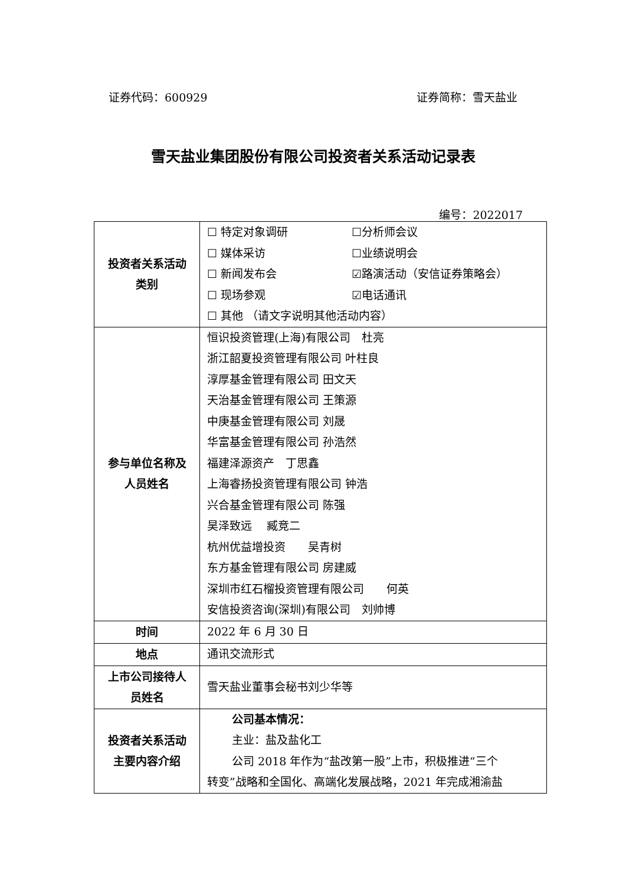证券代码：600929 证券简称：雪天盐业
雪天盐业集团股份有限公司投资者关系活动记录表
编号：2022017
| 投资者关系活动 类别 | ☐ 特定对象调研 ☐分析师会议 ☐ 媒体采访 ☐业绩说明会 ☐ 新闻发布会 ☑路演活动（安信证券策略会） ☐ 现场参观 ☑电话通讯 ☐ 其他 （请文字说明其他活动内容） |
| 参与单位名称及 人员姓名 | 恒识投资管理(上海)有限公司 杜亮 浙江韶夏投资管理有限公司 叶柱良 淳厚基金管理有限公司 田文天 天治基金管理有限公司 王策源 中庚基金管理有限公司 刘晟 华富基金管理有限公司 孙浩然 福建泽源资产 丁思鑫 上海睿扬投资管理有限公司 钟浩 兴合基金管理有限公司 陈强 昊泽致远 臧竞二 杭州优益增投资 吴青树 东方基金管理有限公司 房建威 深圳市红石榴投资管理有限公司 何英 安信投资咨询(深圳)有限公司 刘帅博 |
| 时间 | 2022 年 6 月 30 日 |
| 地点 | 通讯交流形式 |
| 上市公司接待人 员姓名 | 雪天盐业董事会秘书刘少华等 |
| 投资者关系活动 主要内容介绍 | 公司基本情况： 主业：盐及盐化工 公司 2018 年作为“盐改第一股”上市，积极推进“三个 转变”战略和全国化、高端化发展战略，2021 年完成湘渝盐 |